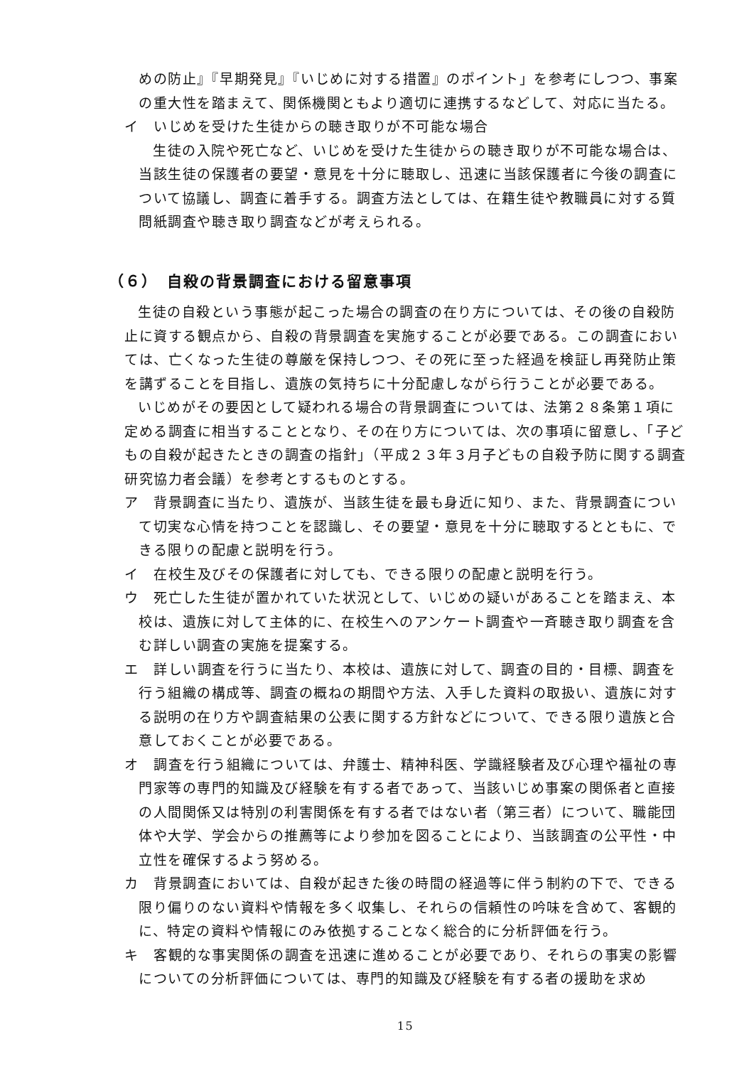めの防止』『早期発見』『いじめに対する措置』のポイント」を参考にしつつ、事案の重大性を踏まえて、関係機関ともより適切に連携するなどして、対応に当たる。
イ　いじめを受けた生徒からの聴き取りが不可能な場合
生徒の入院や死亡など、いじめを受けた生徒からの聴き取りが不可能な場合は、当該生徒の保護者の要望・意見を十分に聴取し、迅速に当該保護者に今後の調査について協議し、調査に着手する。調査方法としては、在籍生徒や教職員に対する質問紙調査や聴き取り調査などが考えられる。
（６）　自殺の背景調査における留意事項
生徒の自殺という事態が起こった場合の調査の在り方については、その後の自殺防止に資する観点から、自殺の背景調査を実施することが必要である。この調査においては、亡くなった生徒の尊厳を保持しつつ、その死に至った経過を検証し再発防止策を講ずることを目指し、遺族の気持ちに十分配慮しながら行うことが必要である。
いじめがその要因として疑われる場合の背景調査については、法第２８条第１項に定める調査に相当することとなり、その在り方については、次の事項に留意し、「子どもの自殺が起きたときの調査の指針」（平成２３年３月子どもの自殺予防に関する調査研究協力者会議）を参考とするものとする。
ア　背景調査に当たり、遺族が、当該生徒を最も身近に知り、また、背景調査について切実な心情を持つことを認識し、その要望・意見を十分に聴取するとともに、できる限りの配慮と説明を行う。
イ　在校生及びその保護者に対しても、できる限りの配慮と説明を行う。
ウ　死亡した生徒が置かれていた状況として、いじめの疑いがあることを踏まえ、本校は、遺族に対して主体的に、在校生へのアンケート調査や一斉聴き取り調査を含む詳しい調査の実施を提案する。
エ　詳しい調査を行うに当たり、本校は、遺族に対して、調査の目的・目標、調査を行う組織の構成等、調査の概ねの期間や方法、入手した資料の取扱い、遺族に対する説明の在り方や調査結果の公表に関する方針などについて、できる限り遺族と合意しておくことが必要である。
オ　調査を行う組織については、弁護士、精神科医、学識経験者及び心理や福祉の専門家等の専門的知識及び経験を有する者であって、当該いじめ事案の関係者と直接の人間関係又は特別の利害関係を有する者ではない者（第三者）について、職能団体や大学、学会からの推薦等により参加を図ることにより、当該調査の公平性・中立性を確保するよう努める。
カ　背景調査においては、自殺が起きた後の時間の経過等に伴う制約の下で、できる限り偏りのない資料や情報を多く収集し、それらの信頼性の吟味を含めて、客観的に、特定の資料や情報にのみ依拠することなく総合的に分析評価を行う。
キ　客観的な事実関係の調査を迅速に進めることが必要であり、それらの事実の影響についての分析評価については、専門的知識及び経験を有する者の援助を求め
15